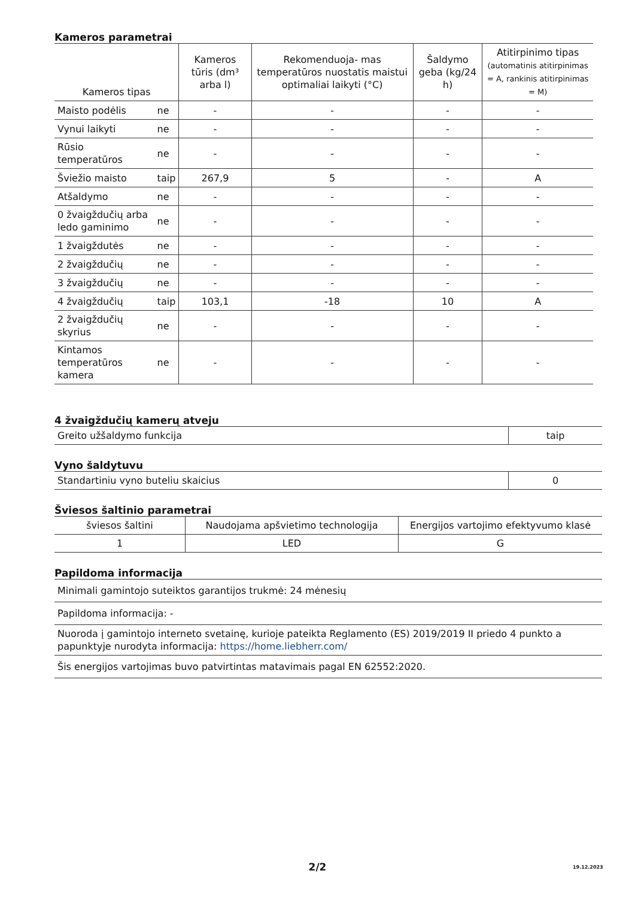Kameros parametrai
| Kameros tipas | | Kameros tūris (dm³ arba l) | Rekomenduoja- mas temperatūros nuostatis maistui optimaliai laikyti (°C) | Šaldymo geba (kg/24 h) | Atitirpinimo tipas (automatinis atitirpinimas = A, rankinis atitirpinimas = M) |
| --- | --- | --- | --- | --- | --- |
| Maisto podėlis | ne | - | - | - | - |
| Vynui laikyti | ne | - | - | - | - |
| Rūsio temperatūros | ne | - | - | - | - |
| Šviežio maisto | taip | 267,9 | 5 | - | A |
| Atšaldymo | ne | - | - | - | - |
| 0 žvaigždučių arba ledo gaminimo | ne | - | - | - | - |
| 1 žvaigždutės | ne | - | - | - | - |
| 2 žvaigždučių | ne | - | - | - | - |
| 3 žvaigždučių | ne | - | - | - | - |
| 4 žvaigždučių | taip | 103,1 | -18 | 10 | A |
| 2 žvaigždučių skyrius | ne | - | - | - | - |
| Kintamos temperatūros kamera | ne | - | - | - | - |
4 žvaigždučių kamerų atveju
| Greito užšaldymo funkcija | taip |
Vyno šaldytuvu
| Standartiniu vyno buteliu skaicius | 0 |
Šviesos šaltinio parametrai
| šviesos šaltini | Naudojama apšvietimo technologija | Energijos vartojimo efektyvumo klasė |
| 1 | LED | G |
Papildoma informacija
| Minimali gamintojo suteiktos garantijos trukmė: 24 mėnesių |
| Papildoma informacija: - |
| Nuoroda į gamintojo interneto svetainę, kurioje pateikta Reglamento (ES) 2019/2019 II priedo 4 punkto a papunktyje nurodyta informacija: https://home.liebherr.com/ |
| Šis energijos vartojimas buvo patvirtintas matavimais pagal EN 62552:2020. |
2/2 19.12.2023